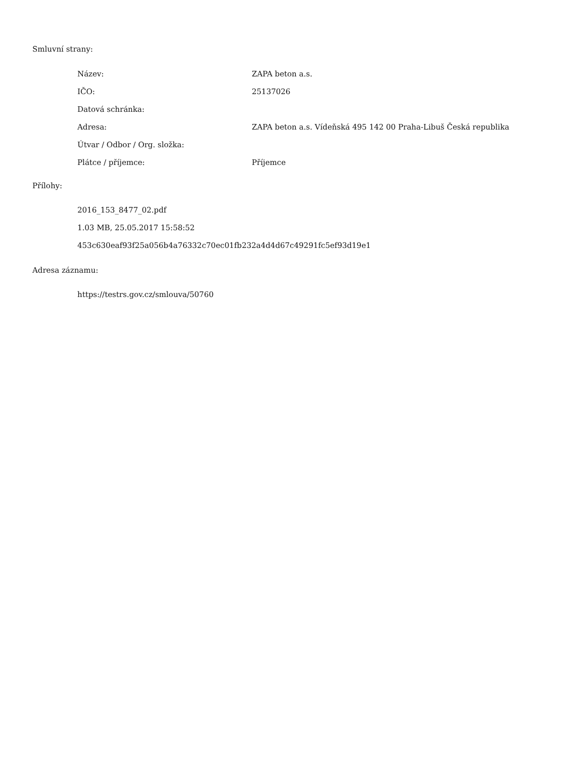Smluvní strany:
| Název: | ZAPA beton a.s. |
| IČO: | 25137026 |
| Datová schránka: | |
| Adresa: | ZAPA beton a.s. Vídeňská 495 142 00 Praha-Libuš Česká republika |
| Útvar / Odbor / Org. složka: | |
| Plátce / příjemce: | Příjemce |
Přílohy:
2016_153_8477_02.pdf
1.03 MB, 25.05.2017 15:58:52
453c630eaf93f25a056b4a76332c70ec01fb232a4d4d67c49291fc5ef93d19e1
Adresa záznamu:
https://testrs.gov.cz/smlouva/50760